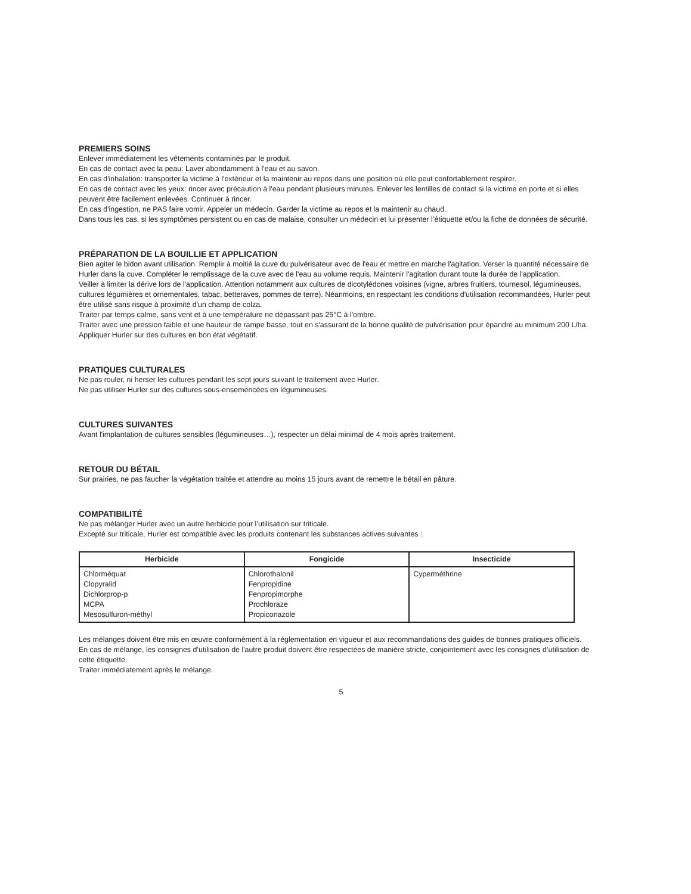PREMIERS SOINS
Enlever immédiatement les vêtements contaminés par le produit.
En cas de contact avec la peau: Laver abondamment à l'eau et au savon.
En cas d'inhalation: transporter la victime à l'extérieur et la maintenir au repos dans une position où elle peut confortablement respirer.
En cas de contact avec les yeux: rincer avec précaution à l'eau pendant plusieurs minutes. Enlever les lentilles de contact si la victime en porte et si elles peuvent être facilement enlevées. Continuer à rincer.
En cas d'ingestion, ne PAS faire vomir. Appeler un médecin. Garder la victime au repos et la maintenir au chaud.
Dans tous les cas, si les symptômes persistent ou en cas de malaise, consulter un médecin et lui présenter l’étiquette et/ou la fiche de données de sécurité.
PRÉPARATION DE LA BOUILLIE ET APPLICATION
Bien agiter le bidon avant utilisation. Remplir à moitié la cuve du pulvérisateur avec de l'eau et mettre en marche l'agitation. Verser la quantité nécessaire de Hurler dans la cuve. Compléter le remplissage de la cuve avec de l'eau au volume requis. Maintenir l'agitation durant toute la durée de l'application.
Veiller à limiter la dérive lors de l'application. Attention notamment aux cultures de dicotylédones voisines (vigne, arbres fruitiers, tournesol, légumineuses, cultures légumières et ornementales, tabac, betteraves, pommes de terre). Néanmoins, en respectant les conditions d'utilisation recommandées, Hurler peut être utilisé sans risque à proximité d'un champ de colza.
Traiter par temps calme, sans vent et à une température ne dépassant pas 25°C à l'ombre.
Traiter avec une pression faible et une hauteur de rampe basse, tout en s'assurant de la bonne qualité de pulvérisation pour épandre au minimum 200 L/ha.
Appliquer Hurler sur des cultures en bon état végétatif.
PRATIQUES CULTURALES
Ne pas rouler, ni herser les cultures pendant les sept jours suivant le traitement avec Hurler.
Ne pas utiliser Hurler sur des cultures sous-ensemencées en légumineuses.
CULTURES SUIVANTES
Avant l'implantation de cultures sensibles (légumineuses…), respecter un délai minimal de 4 mois après traitement.
RETOUR DU BÉTAIL
Sur prairies, ne pas faucher la végétation traitée et attendre au moins 15 jours avant de remettre le bétail en pâture.
COMPATIBILITÉ
Ne pas mélanger Hurler avec un autre herbicide pour l’utilisation sur triticale.
Excepté sur triticale, Hurler est compatible avec les produits contenant les substances actives suivantes :
| Herbicide | Fongicide | Insecticide |
| --- | --- | --- |
| Chlorméquat Clopyralid Dichlorprop-p MCPA Mesosulfuron-méthyl | Chlorothalonil Fenpropidine Fenpropimorphe Prochloraze Propiconazole | Cyperméthrine |
Les mélanges doivent être mis en œuvre conformément à la réglementation en vigueur et aux recommandations des guides de bonnes pratiques officiels.
En cas de mélange, les consignes d’utilisation de l'autre produit doivent être respectées de manière stricte, conjointement avec les consignes d’utilisation de cette étiquette.
Traiter immédiatement après le mélange.
5